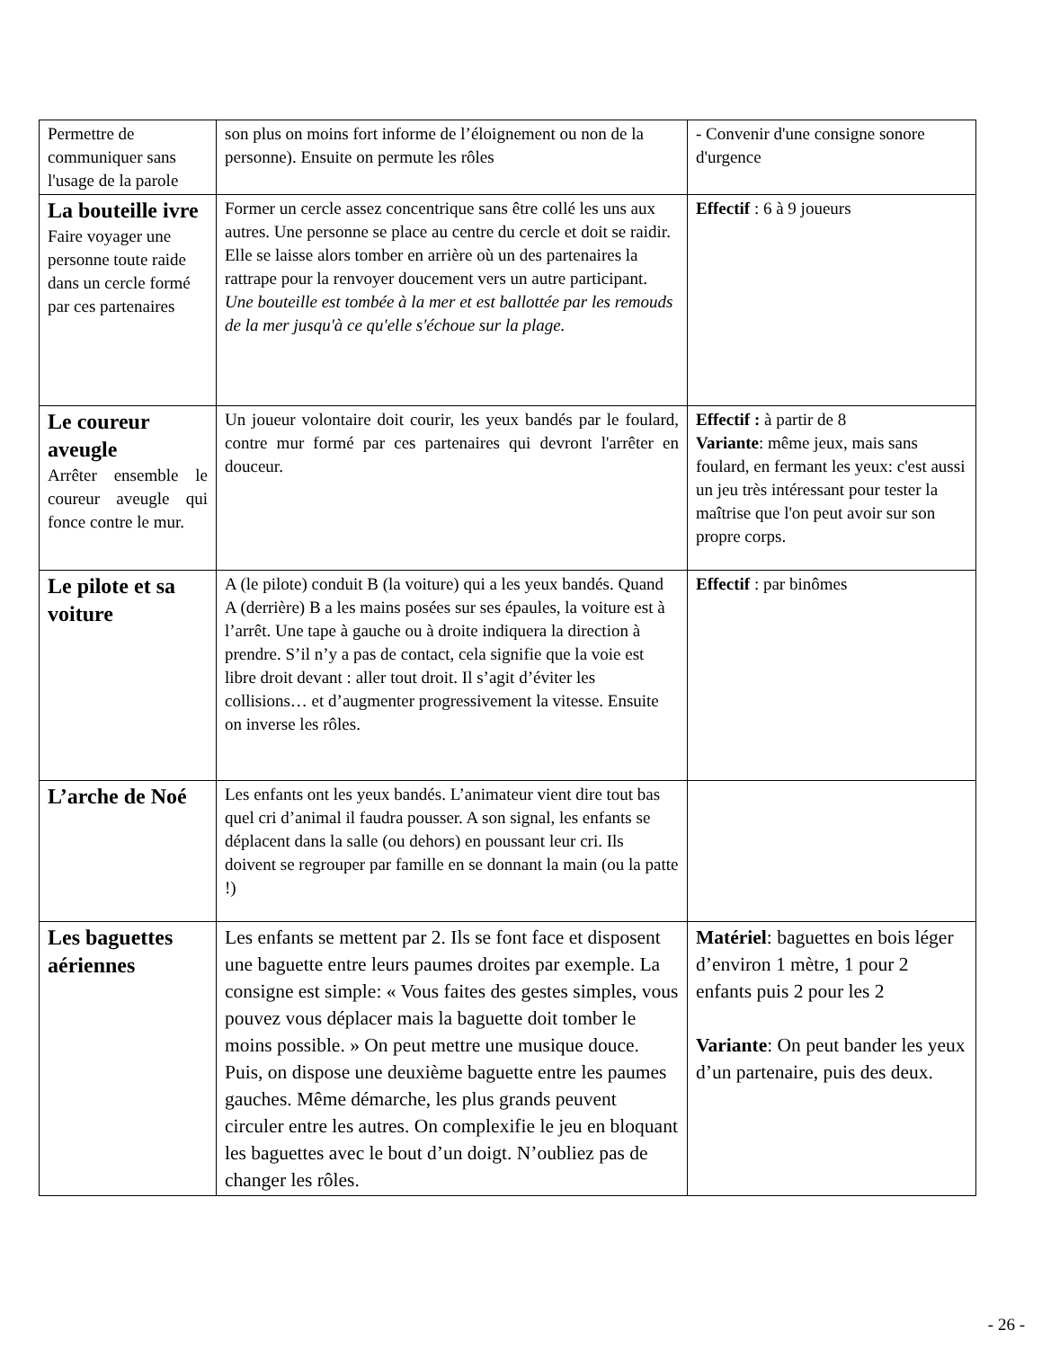| Permettre de communiquer sans l'usage de la parole | son plus on moins fort informe de l’éloignement ou non de la personne). Ensuite on permute les rôles | - Convenir d'une consigne sonore d'urgence |
| La bouteille ivre Faire voyager une personne toute raide dans un cercle formé par ces partenaires | Former un cercle assez concentrique sans être collé les uns aux autres. Une personne se place au centre du cercle et doit se raidir. Elle se laisse alors tomber en arrière où un des partenaires la rattrape pour la renvoyer doucement vers un autre participant. Une bouteille est tombée à la mer et est ballottée par les remouds de la mer jusqu'à ce qu'elle s'échoue sur la plage. | Effectif : 6 à 9 joueurs |
| Le coureur aveugle Arrêter ensemble le coureur aveugle qui fonce contre le mur. | Un joueur volontaire doit courir, les yeux bandés par le foulard, contre mur formé par ces partenaires qui devront l'arrêter en douceur. | Effectif : à partir de 8 Variante : même jeux, mais sans foulard, en fermant les yeux: c'est aussi un jeu très intéressant pour tester la maîtrise que l'on peut avoir sur son propre corps. |
| Le pilote et sa voiture | A (le pilote) conduit B (la voiture) qui a les yeux bandés. Quand A (derrière) B a les mains posées sur ses épaules, la voiture est à l’arrêt. Une tape à gauche ou à droite indiquera la direction à prendre. S’il n’y a pas de contact, cela signifie que la voie est libre droit devant : aller tout droit. Il s’agit d’éviter les collisions… et d’augmenter progressivement la vitesse. Ensuite on inverse les rôles. | Effectif : par binômes |
| L’arche de Noé | Les enfants ont les yeux bandés. L’animateur vient dire tout bas quel cri d’animal il faudra pousser. A son signal, les enfants se déplacent dans la salle (ou dehors) en poussant leur cri. Ils doivent se regrouper par famille en se donnant la main (ou la patte !) | |
| Les baguettes aériennes | Les enfants se mettent par 2. Ils se font face et disposent une baguette entre leurs paumes droites par exemple. La consigne est simple: « Vous faites des gestes simples, vous pouvez vous déplacer mais la baguette doit tomber le moins possible. » On peut mettre une musique douce. Puis, on dispose une deuxième baguette entre les paumes gauches. Même démarche, les plus grands peuvent circuler entre les autres. On complexifie le jeu en bloquant les baguettes avec le bout d’un doigt. N’oubliez pas de changer les rôles. | Matériel : baguettes en bois léger d’environ 1 mètre, 1 pour 2 enfants puis 2 pour les 2 Variante : On peut bander les yeux d’un partenaire, puis des deux. |
- 26 -